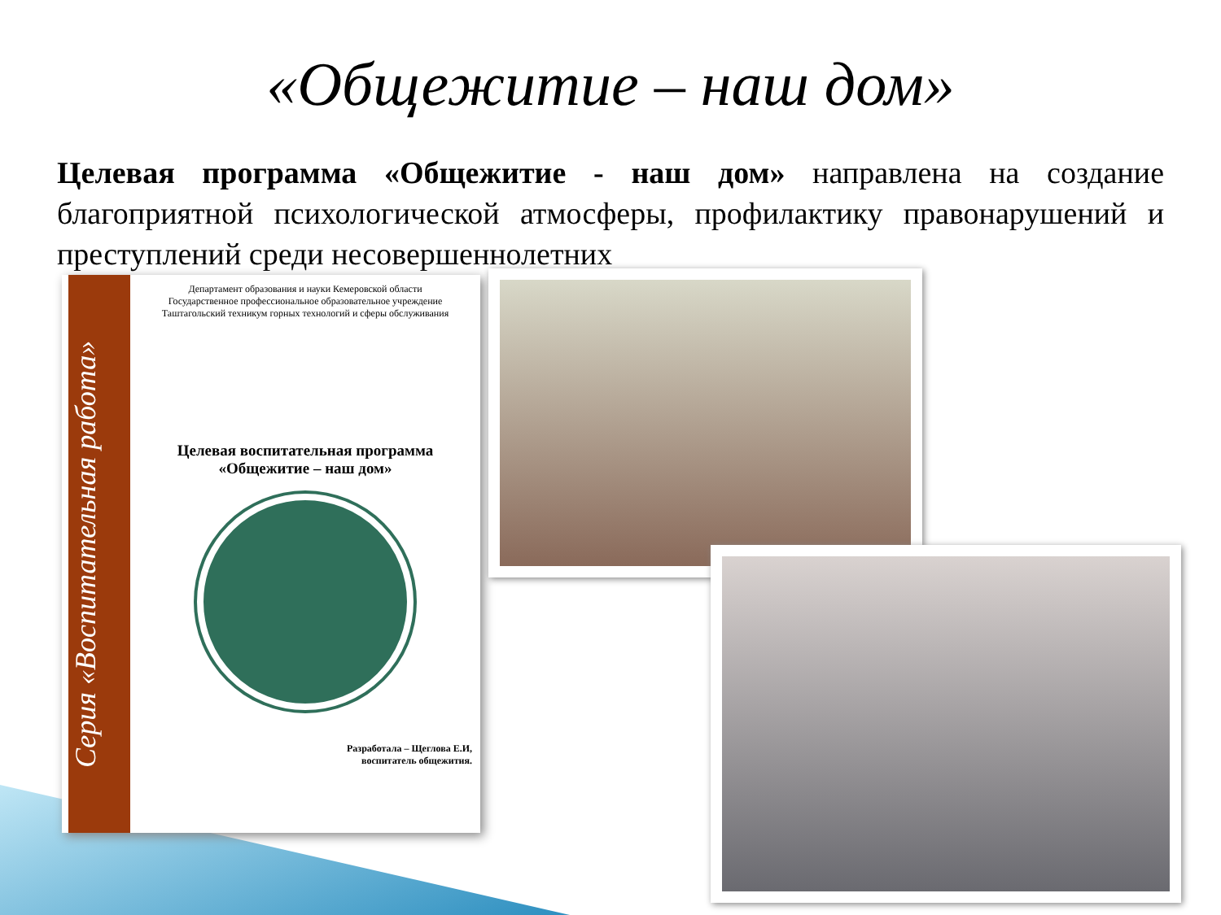«Общежитие – наш дом»
Целевая программа «Общежитие - наш дом» направлена на создание благоприятной психологической атмосферы, профилактику правонарушений и преступлений среди несовершеннолетних
Серия «Воспитательная работа»
Департамент образования и науки Кемеровской области
Государственное профессиональное образовательное учреждение
Таштагольский техникум горных технологий и сферы обслуживания
Целевая воспитательная программа
«Общежитие – наш дом»
Разработала – Щеглова Е.И,
воспитатель общежития.